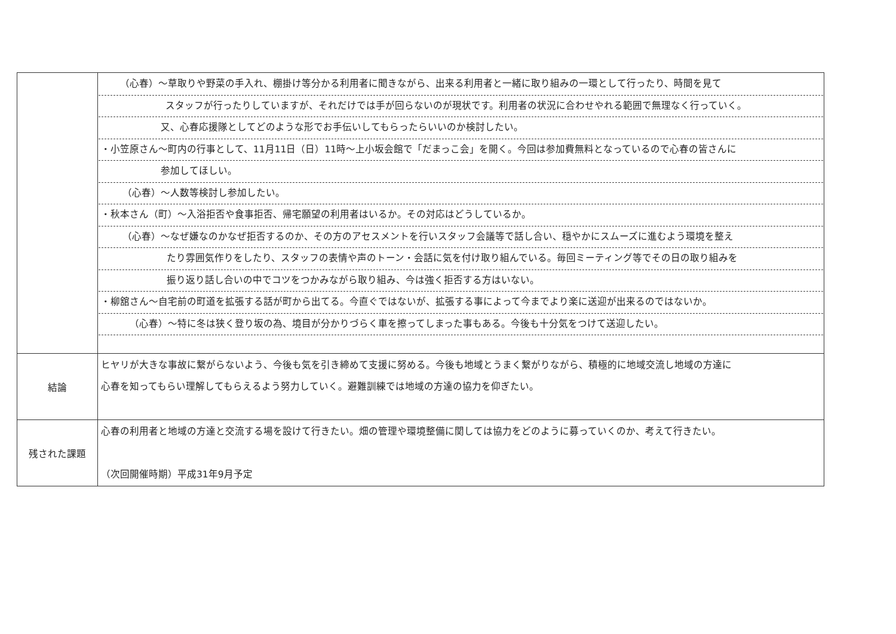| | （心春）～草取りや野菜の手入れ、棚掛け等分かる利用者に聞きながら、出来る利用者と一緒に取り組みの一環として行ったり、時間を見て スタッフが行ったりしていますが、それだけでは手が回らないのが現状です。利用者の状況に合わせやれる範囲で無理なく行っていく。 又、心春応援隊としてどのような形でお手伝いしてもらったらいいのか検討したい。 ・小笠原さん～町内の行事として、11月11日（日）11時～上小坂会館で「だまっこ会」を開く。今回は参加費無料となっているので心春の皆さんに 参加してほしい。 （心春）～人数等検討し参加したい。 ・秋本さん（町）～入浴拒否や食事拒否、帰宅願望の利用者はいるか。その対応はどうしているか。 （心春）～なぜ嫌なのかなぜ拒否するのか、その方のアセスメントを行いスタッフ会議等で話し合い、穏やかにスムーズに進むよう環境を整え たり雰囲気作りをしたり、スタッフの表情や声のトーン・会話に気を付け取り組んでいる。毎回ミーティング等でその日の取り組みを 振り返り話し合いの中でコツをつかみながら取り組み、今は強く拒否する方はいない。 ・柳舘さん～自宅前の町道を拡張する話が町から出てる。今直ぐではないが、拡張する事によって今までより楽に送迎が出来るのではないか。 （心春）～特に冬は狭く登り坂の為、境目が分かりづらく車を擦ってしまった事もある。今後も十分気をつけて送迎したい。 |
| 結論 | ヒヤリが大きな事故に繋がらないよう、今後も気を引き締めて支援に努める。今後も地域とうまく繋がりながら、積極的に地域交流し地域の方達に 心春を知ってもらい理解してもらえるよう努力していく。避難訓練では地域の方達の協力を仰ぎたい。 |
| 残された課題 | 心春の利用者と地域の方達と交流する場を設けて行きたい。畑の管理や環境整備に関しては協力をどのように募っていくのか、考えて行きたい。 （次回開催時期）平成31年9月予定 |